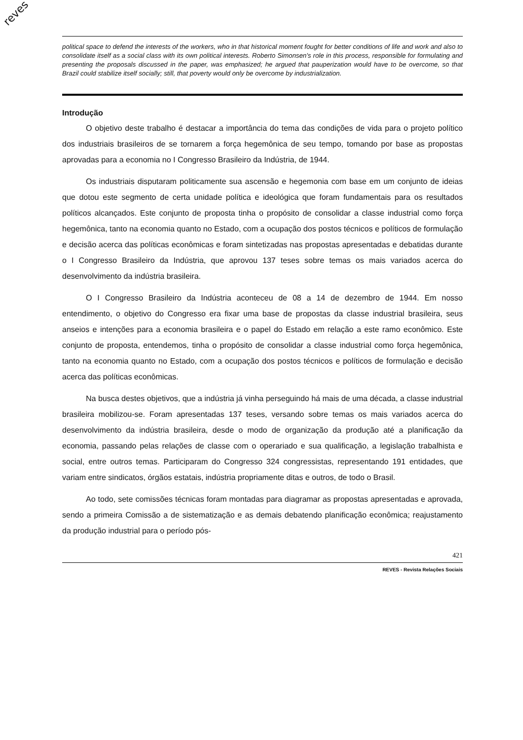reves
political space to defend the interests of the workers, who in that historical moment fought for better conditions of life and work and also to consolidate itself as a social class with its own political interests. Roberto Simonsen's role in this process, responsible for formulating and presenting the proposals discussed in the paper, was emphasized; he argued that pauperization would have to be overcome, so that Brazil could stabilize itself socially; still, that poverty would only be overcome by industrialization.
Introdução
O objetivo deste trabalho é destacar a importância do tema das condições de vida para o projeto político dos industriais brasileiros de se tornarem a força hegemônica de seu tempo, tomando por base as propostas aprovadas para a economia no I Congresso Brasileiro da Indústria, de 1944.
Os industriais disputaram politicamente sua ascensão e hegemonia com base em um conjunto de ideias que dotou este segmento de certa unidade política e ideológica que foram fundamentais para os resultados políticos alcançados. Este conjunto de proposta tinha o propósito de consolidar a classe industrial como força hegemônica, tanto na economia quanto no Estado, com a ocupação dos postos técnicos e políticos de formulação e decisão acerca das políticas econômicas e foram sintetizadas nas propostas apresentadas e debatidas durante o I Congresso Brasileiro da Indústria, que aprovou 137 teses sobre temas os mais variados acerca do desenvolvimento da indústria brasileira.
O I Congresso Brasileiro da Indústria aconteceu de 08 a 14 de dezembro de 1944. Em nosso entendimento, o objetivo do Congresso era fixar uma base de propostas da classe industrial brasileira, seus anseios e intenções para a economia brasileira e o papel do Estado em relação a este ramo econômico. Este conjunto de proposta, entendemos, tinha o propósito de consolidar a classe industrial como força hegemônica, tanto na economia quanto no Estado, com a ocupação dos postos técnicos e políticos de formulação e decisão acerca das políticas econômicas.
Na busca destes objetivos, que a indústria já vinha perseguindo há mais de uma década, a classe industrial brasileira mobilizou-se. Foram apresentadas 137 teses, versando sobre temas os mais variados acerca do desenvolvimento da indústria brasileira, desde o modo de organização da produção até a planificação da economia, passando pelas relações de classe com o operariado e sua qualificação, a legislação trabalhista e social, entre outros temas. Participaram do Congresso 324 congressistas, representando 191 entidades, que variam entre sindicatos, órgãos estatais, indústria propriamente ditas e outros, de todo o Brasil.
Ao todo, sete comissões técnicas foram montadas para diagramar as propostas apresentadas e aprovada, sendo a primeira Comissão a de sistematização e as demais debatendo planificação econômica; reajustamento da produção industrial para o período pós-
421
REVES - Revista Relações Sociais